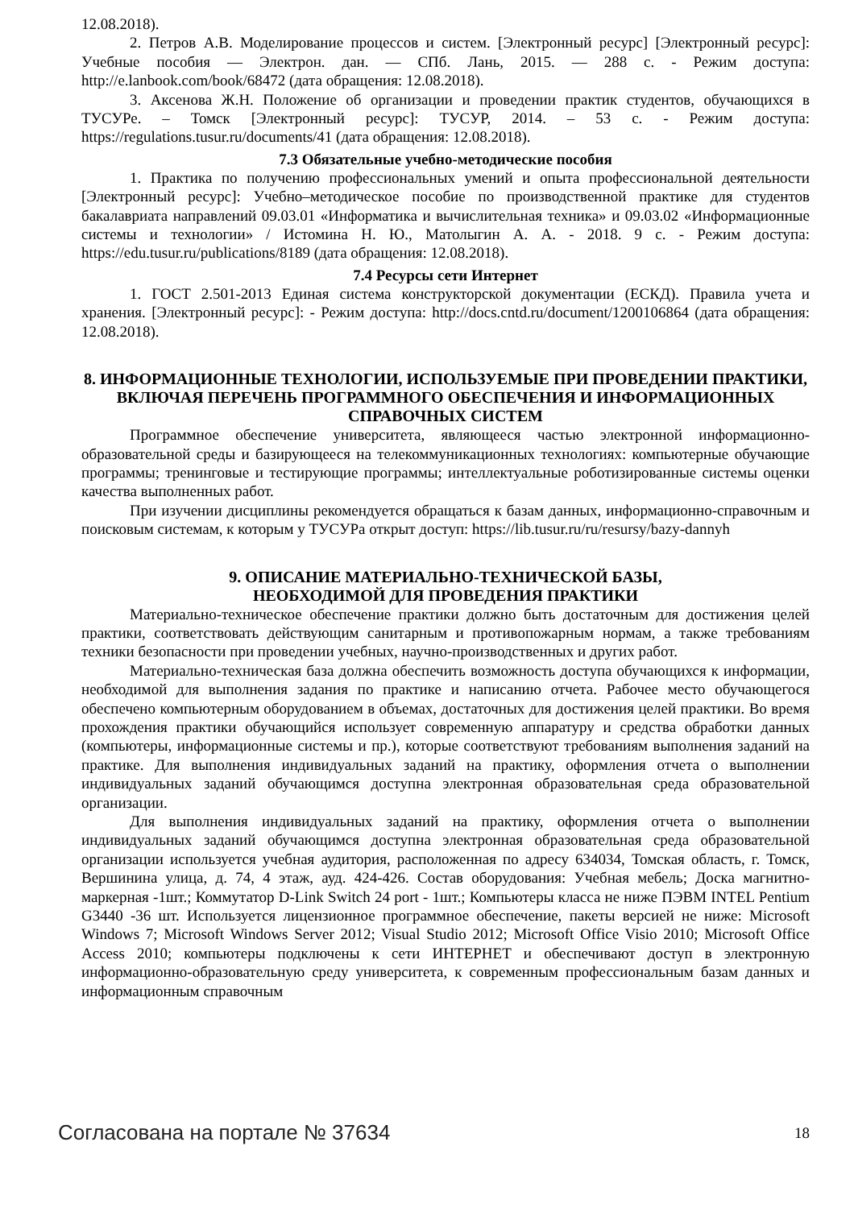12.08.2018).
2. Петров А.В. Моделирование процессов и систем. [Электронный ресурс] [Электронный ресурс]: Учебные пособия — Электрон. дан. — СПб. Лань, 2015. — 288 с. - Режим доступа: http://e.lanbook.com/book/68472 (дата обращения: 12.08.2018).
3. Аксенова Ж.Н. Положение об организации и проведении практик студентов, обучающихся в ТУСУРе. – Томск [Электронный ресурс]: ТУСУР, 2014. – 53 с. - Режим доступа: https://regulations.tusur.ru/documents/41 (дата обращения: 12.08.2018).
7.3 Обязательные учебно-методические пособия
1. Практика по получению профессиональных умений и опыта профессиональной деятельности [Электронный ресурс]: Учебно–методическое пособие по производственной практике для студентов бакалавриата направлений 09.03.01 «Информатика и вычислительная техника» и 09.03.02 «Информационные системы и технологии» / Истомина Н. Ю., Матолыгин А. А. - 2018. 9 с. - Режим доступа: https://edu.tusur.ru/publications/8189 (дата обращения: 12.08.2018).
7.4 Ресурсы сети Интернет
1. ГОСТ 2.501-2013 Единая система конструкторской документации (ЕСКД). Правила учета и хранения. [Электронный ресурс]: - Режим доступа: http://docs.cntd.ru/document/1200106864 (дата обращения: 12.08.2018).
8. ИНФОРМАЦИОННЫЕ ТЕХНОЛОГИИ, ИСПОЛЬЗУЕМЫЕ ПРИ ПРОВЕДЕНИИ ПРАКТИКИ, ВКЛЮЧАЯ ПЕРЕЧЕНЬ ПРОГРАММНОГО ОБЕСПЕЧЕНИЯ И ИНФОРМАЦИОННЫХ СПРАВОЧНЫХ СИСТЕМ
Программное обеспечение университета, являющееся частью электронной информационно-образовательной среды и базирующееся на телекоммуникационных технологиях: компьютерные обучающие программы; тренинговые и тестирующие программы; интеллектуальные роботизированные системы оценки качества выполненных работ.
При изучении дисциплины рекомендуется обращаться к базам данных, информационно-справочным и поисковым системам, к которым у ТУСУРа открыт доступ: https://lib.tusur.ru/ru/resursy/bazy-dannyh
9. ОПИСАНИЕ МАТЕРИАЛЬНО-ТЕХНИЧЕСКОЙ БАЗЫ,
НЕОБХОДИМОЙ ДЛЯ ПРОВЕДЕНИЯ ПРАКТИКИ
Материально-техническое обеспечение практики должно быть достаточным для достижения целей практики, соответствовать действующим санитарным и противопожарным нормам, а также требованиям техники безопасности при проведении учебных, научно-производственных и других работ.
Материально-техническая база должна обеспечить возможность доступа обучающихся к информации, необходимой для выполнения задания по практике и написанию отчета. Рабочее место обучающегося обеспечено компьютерным оборудованием в объемах, достаточных для достижения целей практики. Во время прохождения практики обучающийся использует современную аппаратуру и средства обработки данных (компьютеры, информационные системы и пр.), которые соответствуют требованиям выполнения заданий на практике. Для выполнения индивидуальных заданий на практику, оформления отчета о выполнении индивидуальных заданий обучающимся доступна электронная образовательная среда образовательной организации.
Для выполнения индивидуальных заданий на практику, оформления отчета о выполнении индивидуальных заданий обучающимся доступна электронная образовательная среда образовательной организации используется учебная аудитория, расположенная по адресу 634034, Томская область, г. Томск, Вершинина улица, д. 74, 4 этаж, ауд. 424-426. Состав оборудования: Учебная мебель; Доска магнитно-маркерная -1шт.; Коммутатор D-Link Switch 24 port - 1шт.; Компьютеры класса не ниже ПЭВМ INTEL Pentium G3440 -36 шт. Используется лицензионное программное обеспечение, пакеты версией не ниже: Microsoft Windows 7; Microsoft Windows Server 2012; Visual Studio 2012; Microsoft Office Visio 2010; Microsoft Office Access 2010; компьютеры подключены к сети ИНТЕРНЕТ и обеспечивают доступ в электронную информационно-образовательную среду университета, к современным профессиональным базам данных и информационным справочным
Согласована на портале № 37634 18